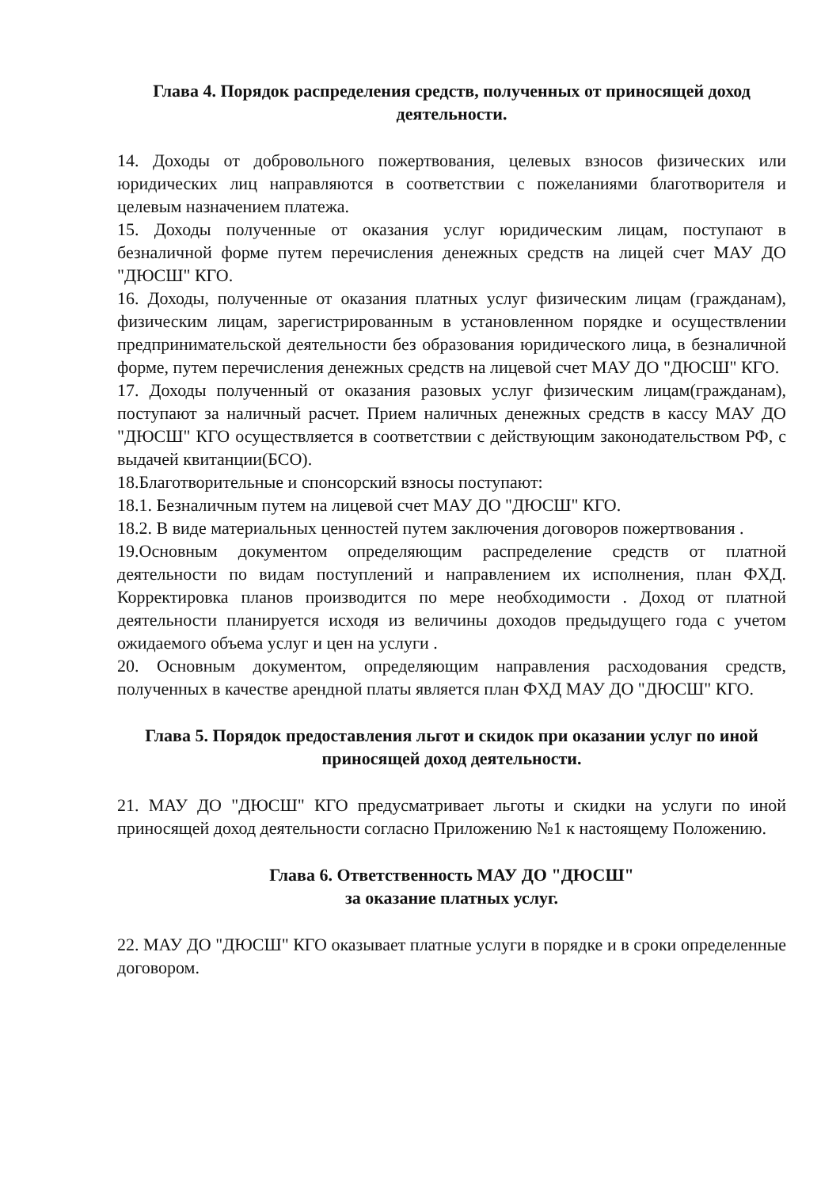Глава 4. Порядок распределения средств, полученных от приносящей доход деятельности.
14. Доходы от добровольного пожертвования, целевых взносов физических или юридических лиц направляются в соответствии с пожеланиями благотворителя и целевым назначением платежа.
15. Доходы полученные от оказания услуг юридическим лицам, поступают в безналичной форме путем перечисления денежных средств на лицей счет МАУ ДО "ДЮСШ" КГО.
16. Доходы, полученные от оказания платных услуг физическим лицам (гражданам), физическим лицам, зарегистрированным в установленном порядке и осуществлении предпринимательской деятельности без образования юридического лица, в безналичной форме, путем перечисления денежных средств на лицевой счет МАУ ДО "ДЮСШ" КГО.
17. Доходы полученный от оказания разовых услуг физическим лицам(гражданам), поступают за наличный расчет. Прием наличных денежных средств в кассу МАУ ДО "ДЮСШ" КГО осуществляется в соответствии с действующим законодательством РФ, с выдачей квитанции(БСО).
18.Благотворительные и спонсорский взносы поступают:
18.1. Безналичным путем на лицевой счет МАУ ДО "ДЮСШ" КГО.
18.2. В виде материальных ценностей путем заключения договоров пожертвования .
19.Основным документом определяющим распределение средств от платной деятельности по видам поступлений и направлением их исполнения, план ФХД. Корректировка планов производится по мере необходимости . Доход от платной деятельности планируется исходя из величины доходов предыдущего года с учетом ожидаемого объема услуг и цен на услуги .
20. Основным документом, определяющим направления расходования средств, полученных в качестве арендной платы является план ФХД МАУ ДО "ДЮСШ" КГО.
Глава 5. Порядок предоставления льгот и скидок при оказании услуг по иной приносящей доход деятельности.
21. МАУ ДО "ДЮСШ" КГО предусматривает льготы и скидки на услуги по иной приносящей доход деятельности согласно Приложению №1 к настоящему Положению.
Глава 6. Ответственность МАУ ДО "ДЮСШ"
за оказание платных услуг.
22. МАУ ДО "ДЮСШ" КГО оказывает платные услуги в порядке и в сроки определенные договором.